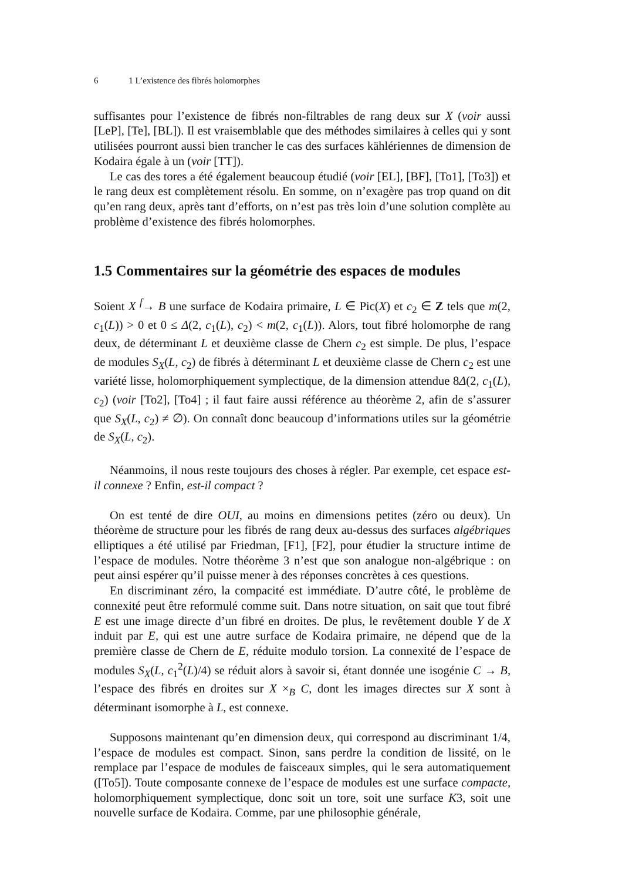6 1 L’existence des fibrés holomorphes
suffisantes pour l’existence de fibrés non-filtrables de rang deux sur X (voir aussi [LeP], [Te], [BL]). Il est vraisemblable que des méthodes similaires à celles qui y sont utilisées pourront aussi bien trancher le cas des surfaces kählériennes de dimension de Kodaira égale à un (voir [TT]).
Le cas des tores a été également beaucoup étudié (voir [EL], [BF], [To1], [To3]) et le rang deux est complètement résolu. En somme, on n’exagère pas trop quand on dit qu’en rang deux, après tant d’efforts, on n’est pas très loin d’une solution complète au problème d’existence des fibrés holomorphes.
1.5 Commentaires sur la géométrie des espaces de modules
Soient X <sup>f</sup>→ B une surface de Kodaira primaire, L ∈ Pic(X) et c<sub>2</sub> ∈ Z tels que m(2, c<sub>1</sub>(L)) > 0 et 0 ≤ Δ(2, c<sub>1</sub>(L), c<sub>2</sub>) < m(2, c<sub>1</sub>(L)). Alors, tout fibré holomorphe de rang deux, de déterminant L et deuxième classe de Chern c<sub>2</sub> est simple. De plus, l’espace de modules S<sub>X</sub>(L, c<sub>2</sub>) de fibrés à déterminant L et deuxième classe de Chern c<sub>2</sub> est une variété lisse, holomorphiquement symplectique, de la dimension attendue 8Δ(2, c<sub>1</sub>(L), c<sub>2</sub>) (voir [To2], [To4] ; il faut faire aussi référence au théorème 2, afin de s’assurer que S<sub>X</sub>(L, c<sub>2</sub>) ≠ ∅). On connaît donc beaucoup d’informations utiles sur la géométrie de S<sub>X</sub>(L, c<sub>2</sub>).
Néanmoins, il nous reste toujours des choses à régler. Par exemple, cet espace est-il connexe ? Enfin, est-il compact ?
On est tenté de dire OUI, au moins en dimensions petites (zéro ou deux). Un théorème de structure pour les fibrés de rang deux au-dessus des surfaces algébriques elliptiques a été utilisé par Friedman, [F1], [F2], pour étudier la structure intime de l’espace de modules. Notre théorème 3 n’est que son analogue non-algébrique : on peut ainsi espérer qu’il puisse mener à des réponses concrètes à ces questions.
En discriminant zéro, la compacité est immédiate. D’autre côté, le problème de connexité peut être reformulé comme suit. Dans notre situation, on sait que tout fibré E est une image directe d’un fibré en droites. De plus, le revêtement double Y de X induit par E, qui est une autre surface de Kodaira primaire, ne dépend que de la première classe de Chern de E, réduite modulo torsion. La connexité de l’espace de modules S<sub>X</sub>(L, c<sub>1</sub><sup>2</sup>(L)/4) se réduit alors à savoir si, étant donnée une isogénie C → B, l’espace des fibrés en droites sur X ×<sub>B</sub> C, dont les images directes sur X sont à déterminant isomorphe à L, est connexe.
Supposons maintenant qu’en dimension deux, qui correspond au discriminant 1/4, l’espace de modules est compact. Sinon, sans perdre la condition de lissité, on le remplace par l’espace de modules de faisceaux simples, qui le sera automatiquement ([To5]). Toute composante connexe de l’espace de modules est une surface compacte, holomorphiquement symplectique, donc soit un tore, soit une surface K3, soit une nouvelle surface de Kodaira. Comme, par une philosophie générale,